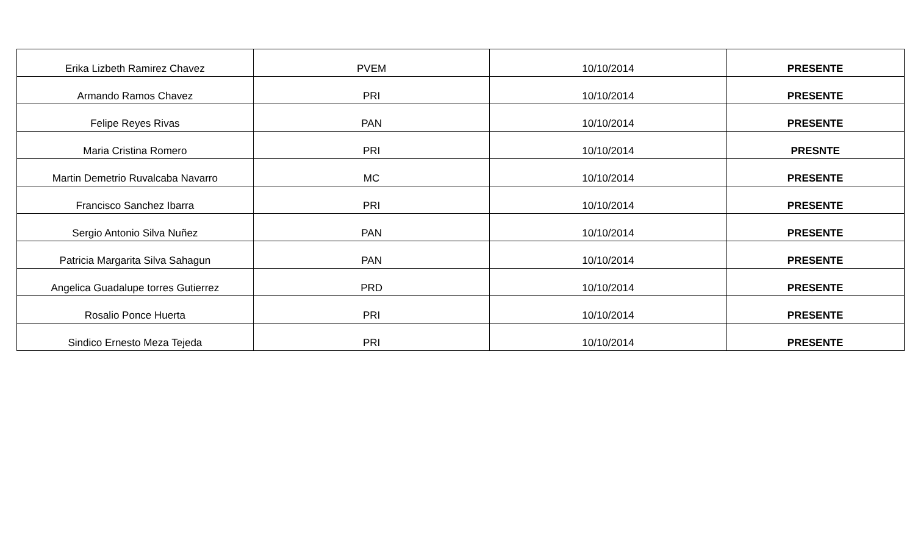| Erika Lizbeth Ramirez Chavez | PVEM | 10/10/2014 | PRESENTE |
| Armando Ramos Chavez | PRI | 10/10/2014 | PRESENTE |
| Felipe Reyes Rivas | PAN | 10/10/2014 | PRESENTE |
| Maria Cristina Romero | PRI | 10/10/2014 | PRESNTE |
| Martin Demetrio Ruvalcaba Navarro | MC | 10/10/2014 | PRESENTE |
| Francisco Sanchez Ibarra | PRI | 10/10/2014 | PRESENTE |
| Sergio Antonio Silva Nuñez | PAN | 10/10/2014 | PRESENTE |
| Patricia Margarita Silva Sahagun | PAN | 10/10/2014 | PRESENTE |
| Angelica Guadalupe torres Gutierrez | PRD | 10/10/2014 | PRESENTE |
| Rosalio Ponce Huerta | PRI | 10/10/2014 | PRESENTE |
| Sindico Ernesto Meza Tejeda | PRI | 10/10/2014 | PRESENTE |